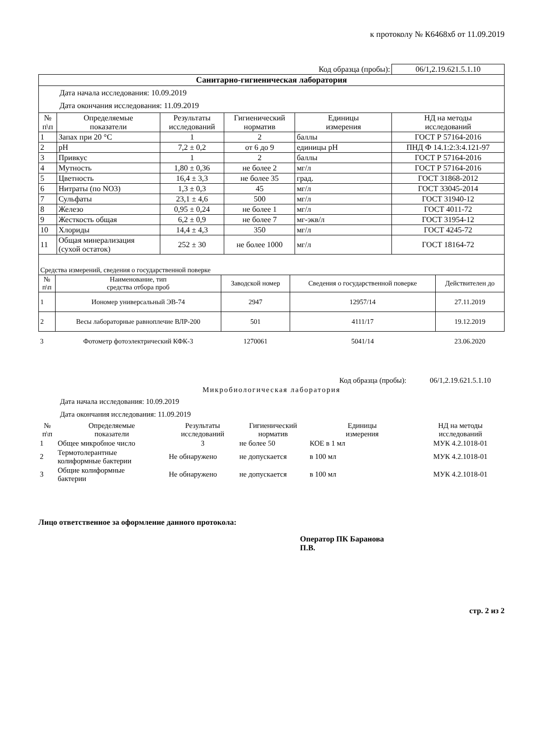к протоколу № К6468хб от 11.09.2019
| | | | | Код образца (пробы): | 06/1,2.19.621.5.1.10 |
| Санитарно-гигиеническая лаборатория | | | | | |
| Дата начала исследования: 10.09.2019 Дата окончания исследования: 11.09.2019 | | | | | |
| № п\п | Определяемые показатели | Результаты исследований | Гигиенический норматив | Единицы измерения | НД на методы исследований |
| 1 | Запах при 20 °С | 1 | 2 | баллы | ГОСТ Р 57164-2016 |
| 2 | pH | 7,2 ± 0,2 | от 6 до 9 | единицы pH | ПНД Ф 14.1:2:3:4.121-97 |
| 3 | Привкус | 1 | 2 | баллы | ГОСТ Р 57164-2016 |
| 4 | Мутность | 1,80 ± 0,36 | не более 2 | мг/л | ГОСТ Р 57164-2016 |
| 5 | Цветность | 16,4 ± 3,3 | не более 35 | град. | ГОСТ 31868-2012 |
| 6 | Нитраты (по NO3) | 1,3 ± 0,3 | 45 | мг/л | ГОСТ 33045-2014 |
| 7 | Сульфаты | 23,1 ± 4,6 | 500 | мг/л | ГОСТ 31940-12 |
| 8 | Железо | 0,95 ± 0,24 | не более 1 | мг/л | ГОСТ 4011-72 |
| 9 | Жесткость общая | 6,2 ± 0,9 | не более 7 | мг-экв/л | ГОСТ 31954-12 |
| 10 | Хлориды | 14,4 ± 4,3 | 350 | мг/л | ГОСТ 4245-72 |
| 11 | Общая минерализация (сухой остаток) | 252 ± 30 | не более 1000 | мг/л | ГОСТ 18164-72 |
| Средства измерений, сведения о государственной поверке | | | | |
| № п\п | Наименование, тип средства отбора проб | Заводской номер | Сведения о государственной поверке | Действителен до |
| 1 | Иономер универсальный ЭВ-74 | 2947 | 12957/14 | 27.11.2019 |
| 2 | Весы лабораторные равноплечие ВЛР-200 | 501 | 4111/17 | 19.12.2019 |
| 3 | Фотометр фотоэлектрический КФК-3 | 1270061 | 5041/14 | 23.06.2020 |
| | | | | Код образца (пробы): | 06/1,2.19.621.5.1.10 |
| Микробиологическая лаборатория | | | | | |
| Дата начала исследования: 10.09.2019 Дата окончания исследования: 11.09.2019 | | | | | |
| № п\п | Определяемые показатели | Результаты исследований | Гигиенический норматив | Единицы измерения | НД на методы исследований |
| 1 | Общее микробное число | 3 | не более 50 | КОЕ в 1 мл | МУК 4.2.1018-01 |
| 2 | Термотолерантные колиформные бактерии | Не обнаружено | не допускается | в 100 мл | МУК 4.2.1018-01 |
| 3 | Общие колиформные бактерии | Не обнаружено | не допускается | в 100 мл | МУК 4.2.1018-01 |
Лицо ответственное за оформление данного протокола:
Оператор ПК Баранова
П.В.
стр. 2 из 2